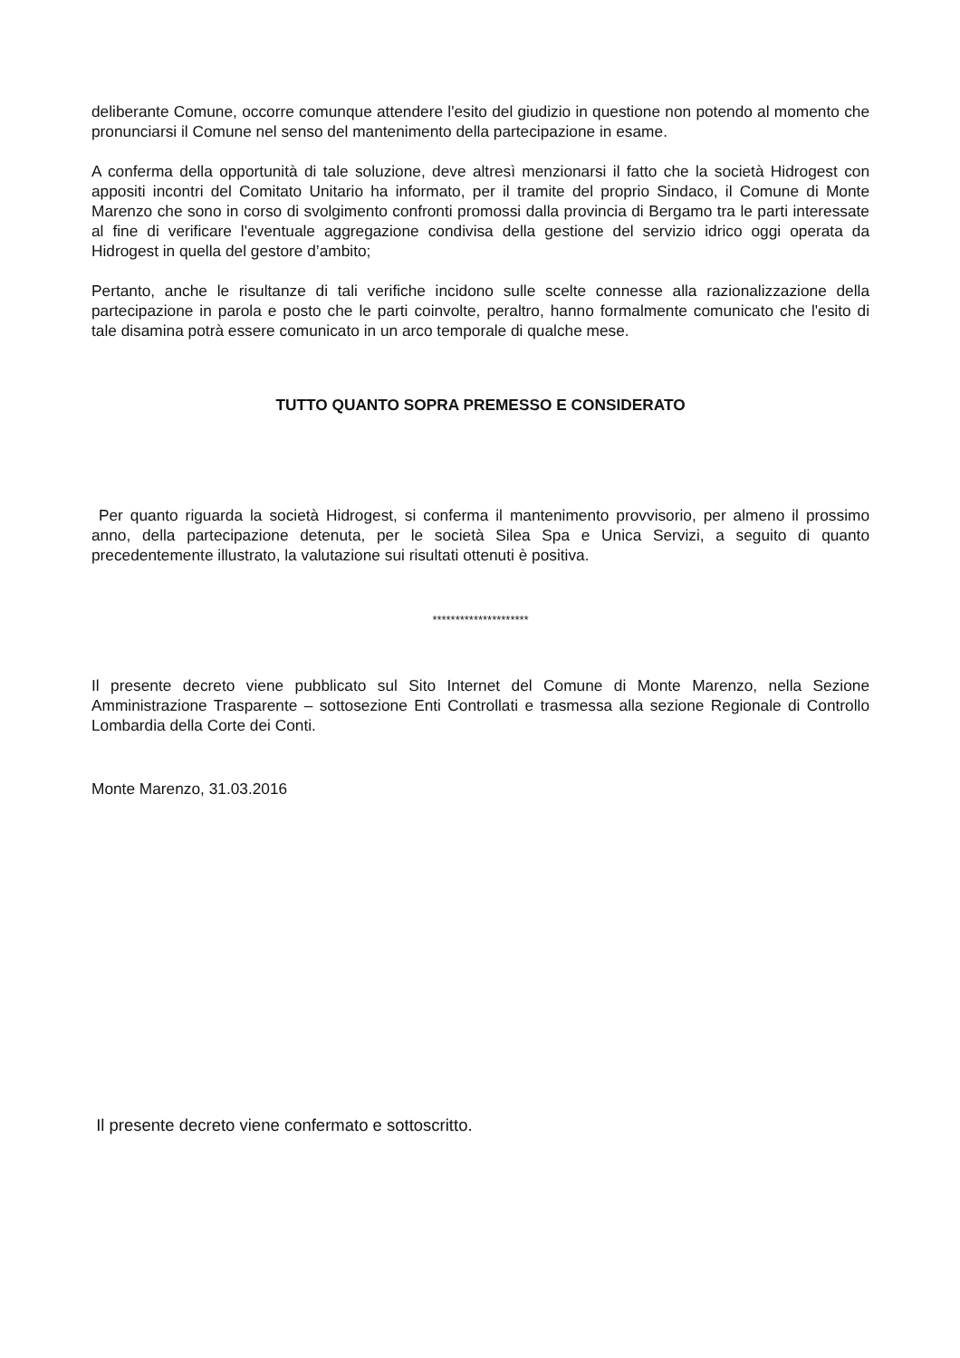deliberante Comune, occorre comunque attendere l'esito del giudizio in questione non potendo al momento che pronunciarsi il Comune nel senso del mantenimento della partecipazione in esame.
A conferma della opportunità di tale soluzione, deve altresì menzionarsi il fatto che la società Hidrogest con appositi incontri del Comitato Unitario ha informato, per il tramite del proprio Sindaco, il Comune di Monte Marenzo che sono in corso di svolgimento confronti promossi dalla provincia di Bergamo tra le parti interessate al fine di verificare l'eventuale aggregazione condivisa della gestione del servizio idrico oggi operata da Hidrogest in quella del gestore d’ambito;
Pertanto, anche le risultanze di tali verifiche incidono sulle scelte connesse alla razionalizzazione della partecipazione in parola e posto che le parti coinvolte, peraltro, hanno formalmente comunicato che l'esito di tale disamina potrà essere comunicato in un arco temporale di qualche mese.
TUTTO QUANTO SOPRA PREMESSO E CONSIDERATO
Per quanto riguarda la società Hidrogest, si conferma il mantenimento provvisorio, per almeno il prossimo anno, della partecipazione detenuta, per le società Silea Spa e Unica Servizi, a seguito di quanto precedentemente illustrato, la valutazione sui risultati ottenuti è positiva.
*********************
Il presente decreto viene pubblicato sul Sito Internet del Comune di Monte Marenzo, nella Sezione Amministrazione Trasparente – sottosezione Enti Controllati e trasmessa alla sezione Regionale di Controllo Lombardia della Corte dei Conti.
Monte Marenzo, 31.03.2016
Il presente decreto viene confermato e sottoscritto.